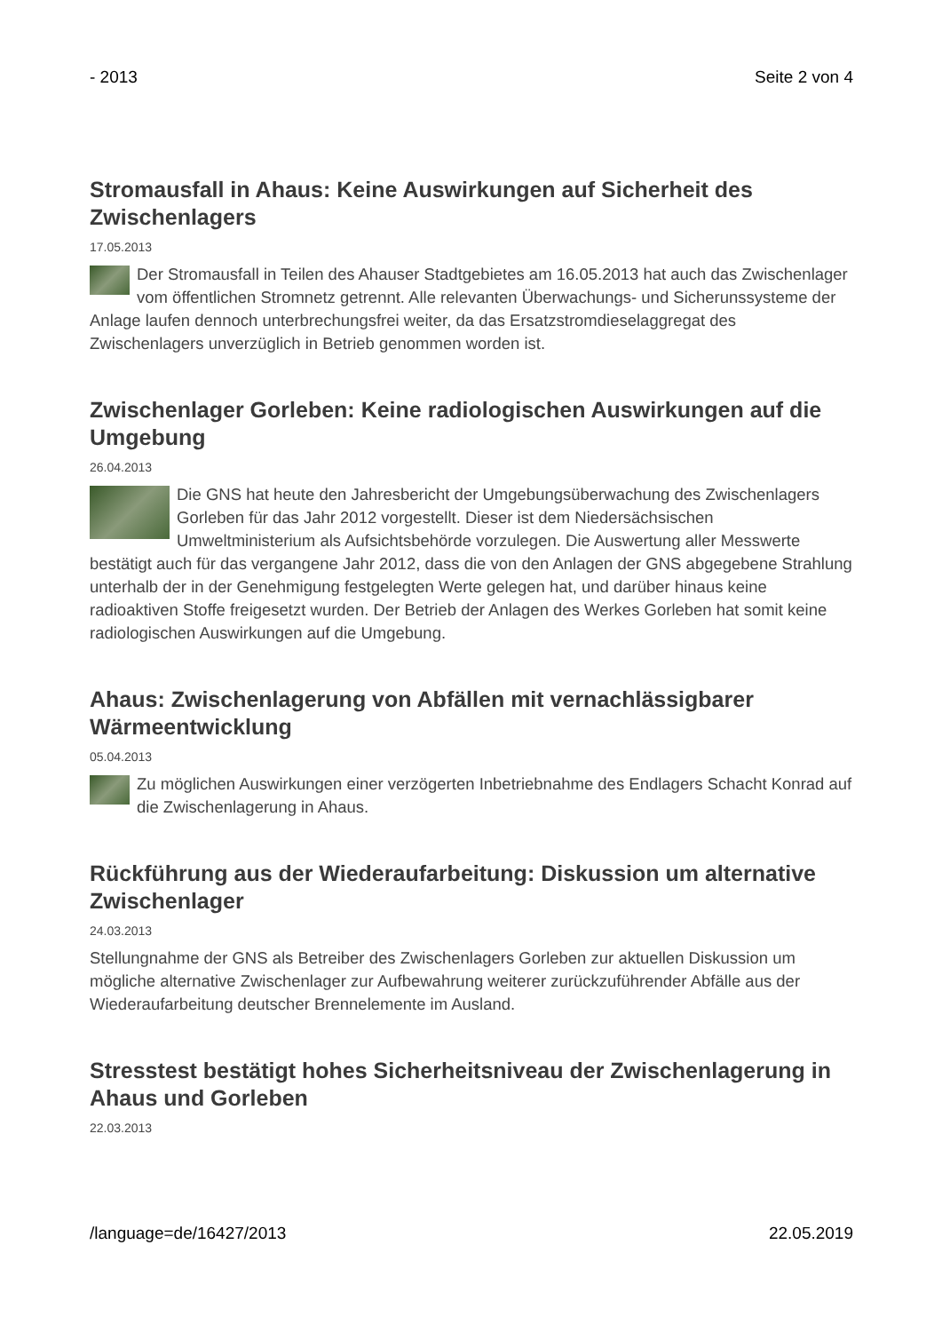- 2013 Seite 2 von 4
Stromausfall in Ahaus: Keine Auswirkungen auf Sicherheit des Zwischenlagers
17.05.2013
Der Stromausfall in Teilen des Ahauser Stadtgebietes am 16.05.2013 hat auch das Zwischenlager vom öffentlichen Stromnetz getrennt. Alle relevanten Überwachungs- und Sicherunssysteme der Anlage laufen dennoch unterbrechungsfrei weiter, da das Ersatzstromdieselaggregat des Zwischenlagers unverzüglich in Betrieb genommen worden ist.
Zwischenlager Gorleben: Keine radiologischen Auswirkungen auf die Umgebung
26.04.2013
Die GNS hat heute den Jahresbericht der Umgebungsüberwachung des Zwischenlagers Gorleben für das Jahr 2012 vorgestellt. Dieser ist dem Niedersächsischen Umweltministerium als Aufsichtsbehörde vorzulegen. Die Auswertung aller Messwerte bestätigt auch für das vergangene Jahr 2012, dass die von den Anlagen der GNS abgegebene Strahlung unterhalb der in der Genehmigung festgelegten Werte gelegen hat, und darüber hinaus keine radioaktiven Stoffe freigesetzt wurden. Der Betrieb der Anlagen des Werkes Gorleben hat somit keine radiologischen Auswirkungen auf die Umgebung.
Ahaus: Zwischenlagerung von Abfällen mit vernachlässigbarer Wärmeentwicklung
05.04.2013
Zu möglichen Auswirkungen einer verzögerten Inbetriebnahme des Endlagers Schacht Konrad auf die Zwischenlagerung in Ahaus.
Rückführung aus der Wiederaufarbeitung: Diskussion um alternative Zwischenlager
24.03.2013
Stellungnahme der GNS als Betreiber des Zwischenlagers Gorleben zur aktuellen Diskussion um mögliche alternative Zwischenlager zur Aufbewahrung weiterer zurückzuführender Abfälle aus der Wiederaufarbeitung deutscher Brennelemente im Ausland.
Stresstest bestätigt hohes Sicherheitsniveau der Zwischenlagerung in Ahaus und Gorleben
22.03.2013
/language=de/16427/2013 22.05.2019